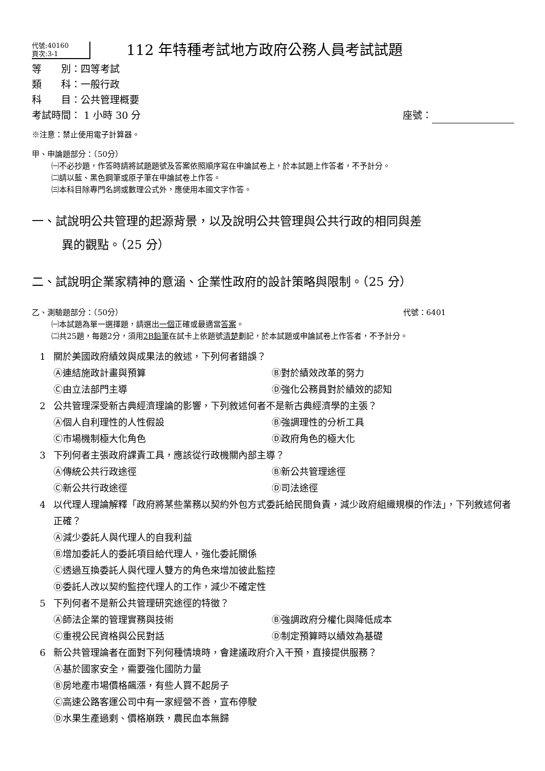代號:40160
頁次:3-1
112 年特種考試地方政府公務人員考試試題
等　　別：四等考試
類　　科：一般行政
科　　目：公共管理概要
考試時間： 1 小時 30 分 座號：
※注意：禁止使用電子計算器。
甲、申論題部分：（50分）
㈠不必抄題，作答時請將試題題號及答案依照順序寫在申論試卷上，於本試題上作答者，不予計分。
㈡請以藍、黑色鋼筆或原子筆在申論試卷上作答。
㈢本科目除專門名詞或數理公式外，應使用本國文字作答。
一、試說明公共管理的起源背景，以及說明公共管理與公共行政的相同與差
異的觀點。（25 分）
二、試說明企業家精神的意涵、企業性政府的設計策略與限制。（25 分）
乙、測驗題部分：（50分） 代號：6401
㈠本試題為單一選擇題，請選出一個正確或最適當答案。
㈡共25題，每題2分，須用2B鉛筆在試卡上依題號清楚劃記，於本試題或申論試卷上作答者，不予計分。
1 關於美國政府績效與成果法的敘述，下列何者錯誤？
Ⓐ連結施政計畫與預算 Ⓑ對於績效改革的努力 Ⓒ由立法部門主導 Ⓓ強化公務員對於績效的認知
2 公共管理深受新古典經濟理論的影響，下列敘述何者不是新古典經濟學的主張？
Ⓐ個人自利理性的人性假設 Ⓑ強調理性的分析工具 Ⓒ市場機制極大化角色 Ⓓ政府角色的極大化
3 下列何者主張政府課責工具，應該從行政機關內部主導？
Ⓐ傳統公共行政途徑 Ⓑ新公共管理途徑 Ⓒ新公共行政途徑 Ⓓ司法途徑
4 以代理人理論解釋「政府將某些業務以契約外包方式委託給民間負責，減少政府組織規模的作法」，下列敘述何者正確？
Ⓐ減少委託人與代理人的自我利益
Ⓑ增加委託人的委託項目給代理人，強化委託關係
Ⓒ透過互換委託人與代理人雙方的角色來增加彼此監控
Ⓓ委託人改以契約監控代理人的工作，減少不確定性
5 下列何者不是新公共管理研究途徑的特徵？
Ⓐ師法企業的管理實務與技術 Ⓑ強調政府分權化與降低成本 Ⓒ重視公民資格與公民對話 Ⓓ制定預算時以績效為基礎
6 新公共管理論者在面對下列何種情境時，會建議政府介入干預，直接提供服務？
Ⓐ基於國家安全，需要強化國防力量
Ⓑ房地產市場價格飆漲，有些人買不起房子
Ⓒ高速公路客運公司中有一家經營不善，宣布停駛
Ⓓ水果生產過剩、價格崩跌，農民血本無歸